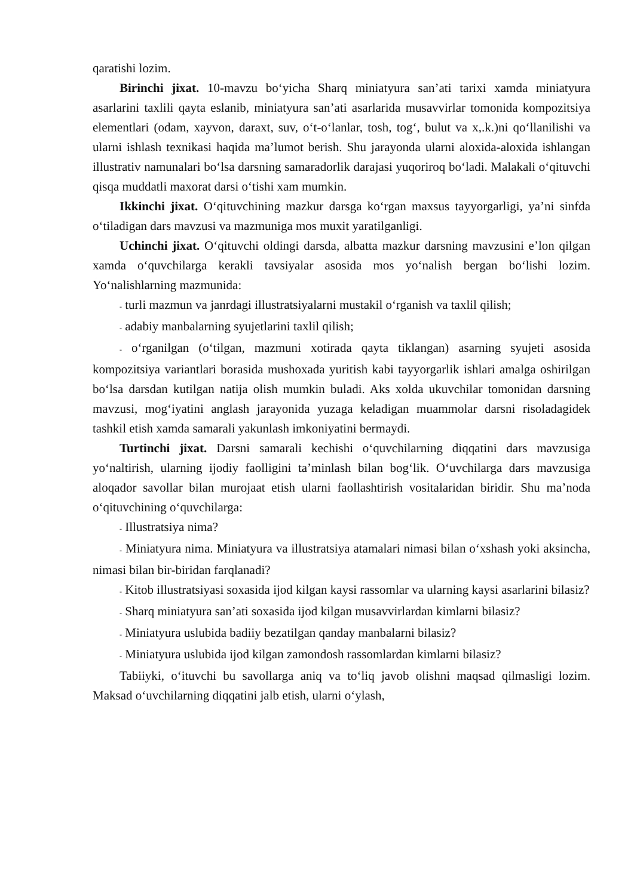qaratishi lozim.
Birinchi jixat. 10-mavzu bo‘yicha Sharq miniatyura san’ati tarixi xamda miniatyura asarlarini taxlili qayta eslanib, miniatyura san’ati asarlarida musavvirlar tomonida kompozitsiya elementlari (odam, xayvon, daraxt, suv, o‘t-o‘lanlar, tosh, tog‘, bulut va x,.k.)ni qo‘llanilishi va ularni ishlash texnikasi haqida ma’lumot berish. Shu jarayonda ularni aloxida-aloxida ishlangan illustrativ namunalari bo‘lsa darsning samaradorlik darajasi yuqoriroq bo‘ladi. Malakali o‘qituvchi qisqa muddatli maxorat darsi o‘tishi xam mumkin.
Ikkinchi jixat. O‘qituvchining mazkur darsga ko‘rgan maxsus tayyorgarligi, ya’ni sinfda o‘tiladigan dars mavzusi va mazmuniga mos muxit yaratilganligi.
Uchinchi jixat. O‘qituvchi oldingi darsda, albatta mazkur darsning mavzusini e’lon qilgan xamda o‘quvchilarga kerakli tavsiyalar asosida mos yo‘nalish bergan bo‘lishi lozim. Yo‘nalishlarning mazmunida:
- turli mazmun va janrdagi illustratsiyalarni mustakil o‘rganish va taxlil qilish;
- adabiy manbalarning syujetlarini taxlil qilish;
- o‘rganilgan (o‘tilgan, mazmuni xotirada qayta tiklangan) asarning syujeti asosida kompozitsiya variantlari borasida mushoxada yuritish kabi tayyorgarlik ishlari amalga oshirilgan bo‘lsa darsdan kutilgan natija olish mumkin buladi. Aks xolda ukuvchilar tomonidan darsning mavzusi, mog‘iyatini anglash jarayonida yuzaga keladigan muammolar darsni risoladagidek tashkil etish xamda samarali yakunlash imkoniyatini bermaydi.
Turtinchi jixat. Darsni samarali kechishi o‘quvchilarning diqqatini dars mavzusiga yo‘naltirish, ularning ijodiy faolligini ta’minlash bilan bog‘lik. O‘uvchilarga dars mavzusiga aloqador savollar bilan murojaat etish ularni faollashtirish vositalaridan biridir. Shu ma’noda o‘qituvchining o‘quvchilarga:
- Illustratsiya nima?
- Miniatyura nima. Miniatyura va illustratsiya atamalari nimasi bilan o‘xshash yoki aksincha, nimasi bilan bir-biridan farqlanadi?
- Kitob illustratsiyasi soxasida ijod kilgan kaysi rassomlar va ularning kaysi asarlarini bilasiz?
- Sharq miniatyura san’ati soxasida ijod kilgan musavvirlardan kimlarni bilasiz?
- Miniatyura uslubida badiiy bezatilgan qanday manbalarni bilasiz?
- Miniatyura uslubida ijod kilgan zamondosh rassomlardan kimlarni bilasiz?
Tabiiyki, o‘ituvchi bu savollarga aniq va to‘liq javob olishni maqsad qilmasligi lozim. Maksad o‘uvchilarning diqqatini jalb etish, ularni o‘ylash,